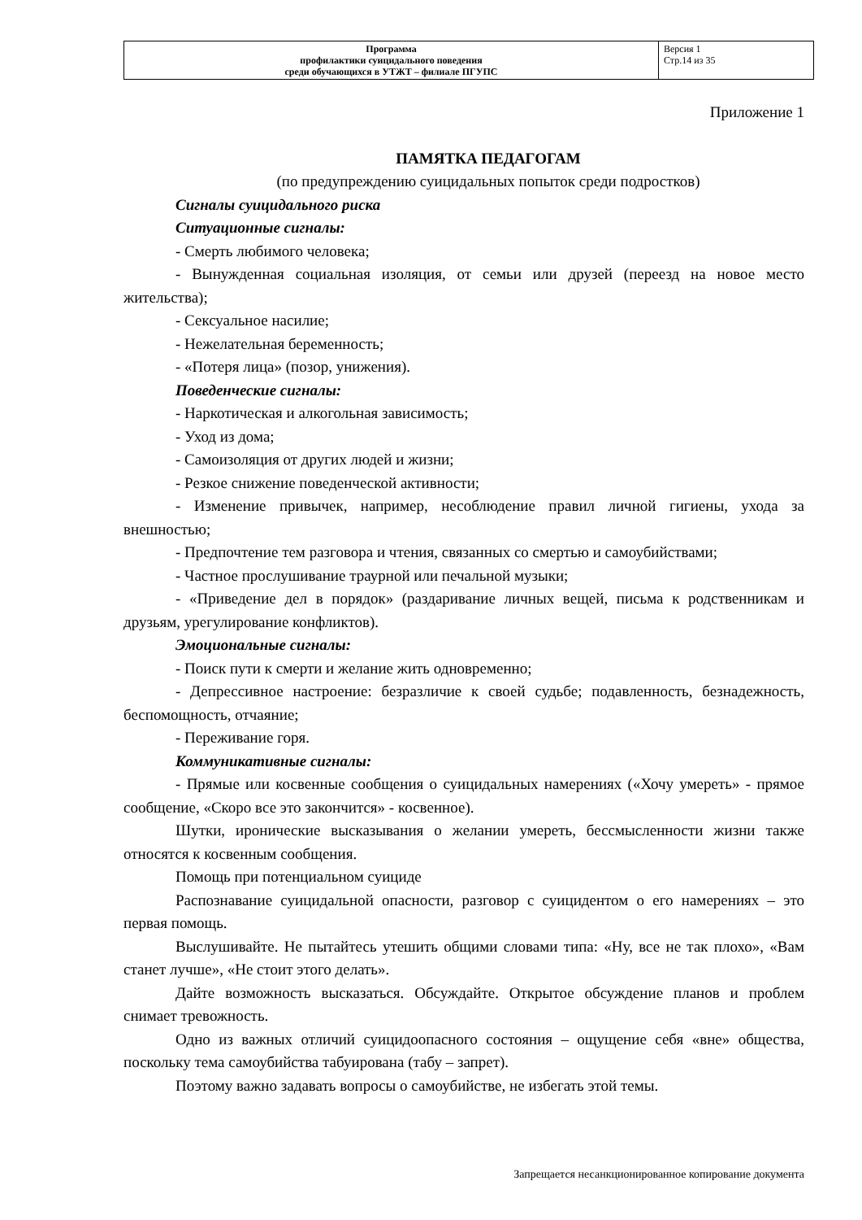| Программа профилактики суицидального поведения среди обучающихся в УТЖТ – филиале ПГУПС | Версия 1 Стр.14 из 35 |
Приложение 1
ПАМЯТКА ПЕДАГОГАМ
(по предупреждению суицидальных попыток среди подростков)
Сигналы суицидального риска
Ситуационные сигналы:
- Смерть любимого человека;
- Вынужденная социальная изоляция, от семьи или друзей (переезд на новое место жительства);
- Сексуальное насилие;
- Нежелательная беременность;
- «Потеря лица» (позор, унижения).
Поведенческие сигналы:
- Наркотическая и алкогольная зависимость;
- Уход из дома;
- Самоизоляция от других людей и жизни;
- Резкое снижение поведенческой активности;
- Изменение привычек, например, несоблюдение правил личной гигиены, ухода за внешностью;
- Предпочтение тем разговора и чтения, связанных со смертью и самоубийствами;
- Частное прослушивание траурной или печальной музыки;
- «Приведение дел в порядок» (раздаривание личных вещей, письма к родственникам и друзьям, урегулирование конфликтов).
Эмоциональные сигналы:
- Поиск пути к смерти и желание жить одновременно;
- Депрессивное настроение: безразличие к своей судьбе; подавленность, безнадежность, беспомощность, отчаяние;
- Переживание горя.
Коммуникативные сигналы:
- Прямые или косвенные сообщения о суицидальных намерениях («Хочу умереть» - прямое сообщение, «Скоро все это закончится» - косвенное).
Шутки, иронические высказывания о желании умереть, бессмысленности жизни также относятся к косвенным сообщения.
Помощь при потенциальном суициде
Распознавание суицидальной опасности, разговор с суицидентом о его намерениях – это первая помощь.
Выслушивайте. Не пытайтесь утешить общими словами типа: «Ну, все не так плохо», «Вам станет лучше», «Не стоит этого делать».
Дайте возможность высказаться. Обсуждайте. Открытое обсуждение планов и проблем снимает тревожность.
Одно из важных отличий суицидоопасного состояния – ощущение себя «вне» общества, поскольку тема самоубийства табуирована (табу – запрет).
Поэтому важно задавать вопросы о самоубийстве, не избегать этой темы.
Запрещается несанкционированное копирование документа